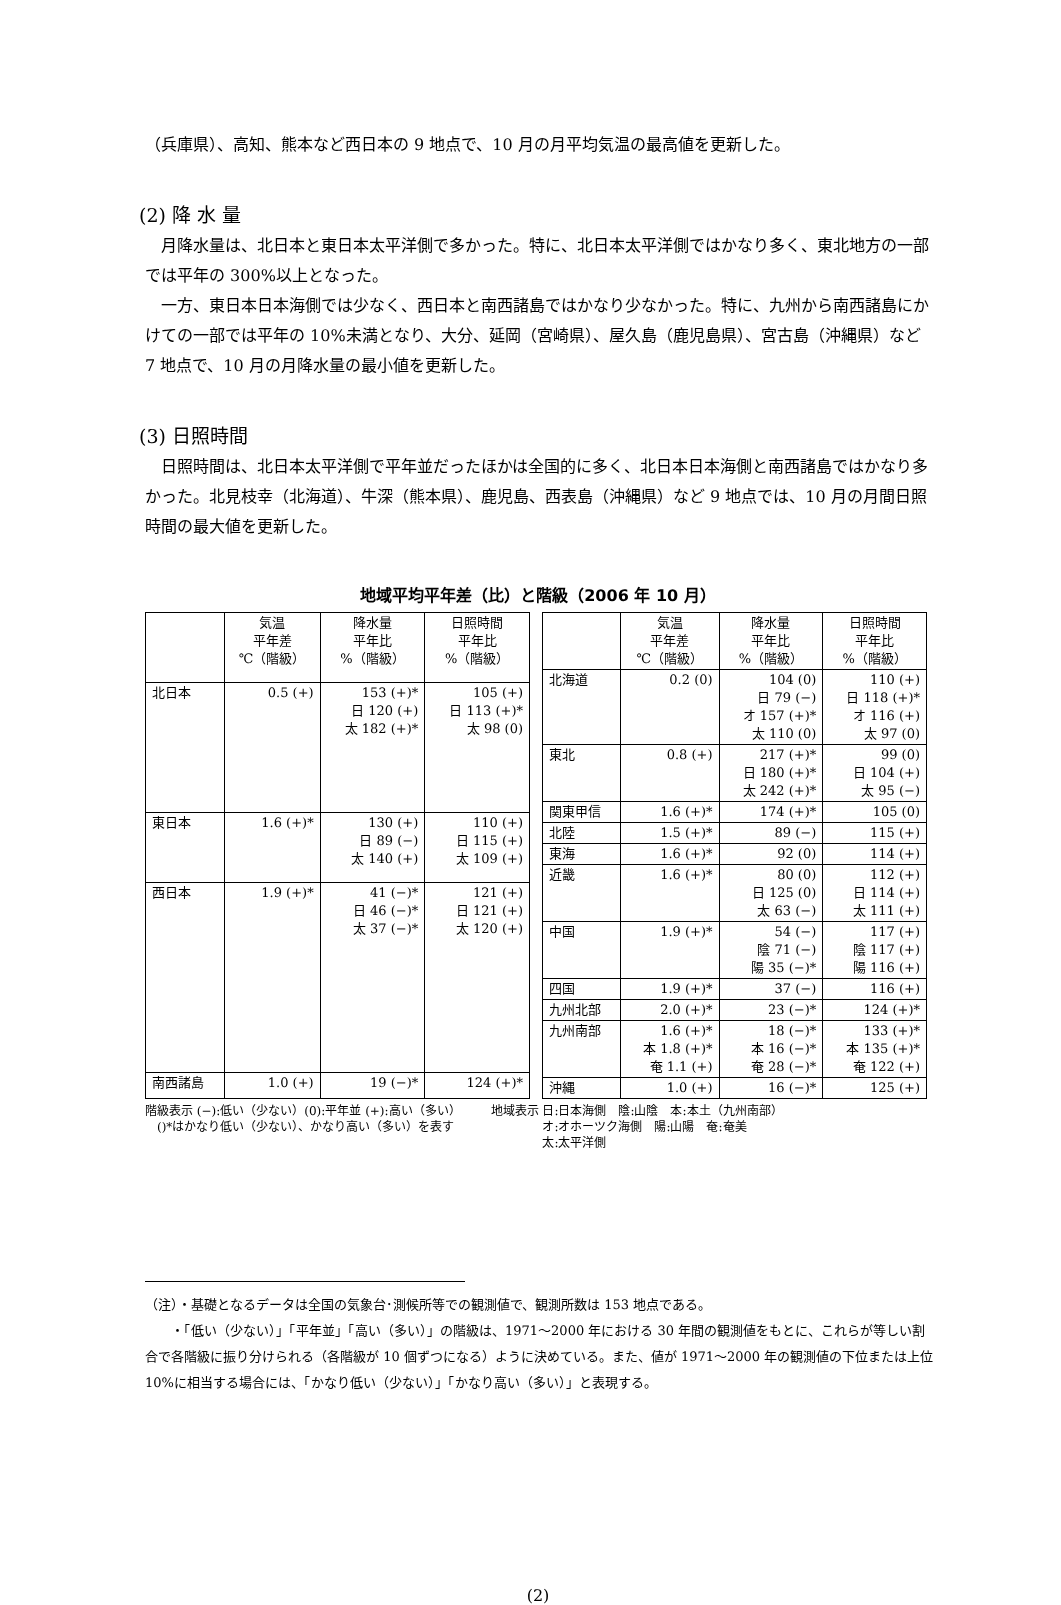（兵庫県）、高知、熊本など西日本の 9 地点で、10 月の月平均気温の最高値を更新した。
(2) 降 水 量
月降水量は、北日本と東日本太平洋側で多かった。特に、北日本太平洋側ではかなり多く、東北地方の一部では平年の 300%以上となった。
一方、東日本日本海側では少なく、西日本と南西諸島ではかなり少なかった。特に、九州から南西諸島にかけての一部では平年の 10%未満となり、大分、延岡（宮崎県）、屋久島（鹿児島県）、宮古島（沖縄県）など 7 地点で、10 月の月降水量の最小値を更新した。
(3) 日照時間
日照時間は、北日本太平洋側で平年並だったほかは全国的に多く、北日本日本海側と南西諸島ではかなり多かった。北見枝幸（北海道）、牛深（熊本県）、鹿児島、西表島（沖縄県）など 9 地点では、10 月の月間日照時間の最大値を更新した。
地域平均平年差（比）と階級（2006 年 10 月）
| | 気温 平年差 ℃（階級） | 降水量 平年比 %（階級） | 日照時間 平年比 %（階級） |
| --- | --- | --- | --- |
| 北日本 | 0.5 (+) | 153 (+)* 日 120 (+) 太 182 (+)* | 105 (+) 日 113 (+)* 太 98 (0) |
| 東日本 | 1.6 (+)* | 130 (+) 日 89 (−) 太 140 (+) | 110 (+) 日 115 (+) 太 109 (+) |
| 西日本 | 1.9 (+)* | 41 (−)* 日 46 (−)* 太 37 (−)* | 121 (+) 日 121 (+) 太 120 (+) |
| 南西諸島 | 1.0 (+) | 19 (−)* | 124 (+)* |
| | 気温 平年差 ℃（階級） | 降水量 平年比 %（階級） | 日照時間 平年比 %（階級） |
| --- | --- | --- | --- |
| 北海道 | 0.2 (0) | 104 (0) 日 79 (−) オ 157 (+)* 太 110 (0) | 110 (+) 日 118 (+)* オ 116 (+) 太 97 (0) |
| 東北 | 0.8 (+) | 217 (+)* 日 180 (+)* 太 242 (+)* | 99 (0) 日 104 (+) 太 95 (−) |
| 関東甲信 | 1.6 (+)* | 174 (+)* | 105 (0) |
| 北陸 | 1.5 (+)* | 89 (−) | 115 (+) |
| 東海 | 1.6 (+)* | 92 (0) | 114 (+) |
| 近畿 | 1.6 (+)* | 80 (0) 日 125 (0) 太 63 (−) | 112 (+) 日 114 (+) 太 111 (+) |
| 中国 | 1.9 (+)* | 54 (−) 陰 71 (−) 陽 35 (−)* | 117 (+) 陰 117 (+) 陽 116 (+) |
| 四国 | 1.9 (+)* | 37 (−) | 116 (+) |
| 九州北部 | 2.0 (+)* | 23 (−)* | 124 (+)* |
| 九州南部 | 1.6 (+)* 本 1.8 (+)* 奄 1.1 (+) | 18 (−)* 本 16 (−)* 奄 28 (−)* | 133 (+)* 本 135 (+)* 奄 122 (+) |
| 沖縄 | 1.0 (+) | 16 (−)* | 125 (+) |
階級表示 (−):低い（少ない）(0):平年並 (+):高い（多い）
　()*はかなり低い（少ない）、かなり高い（多い）を表す
地域表示 日:日本海側　陰:山陰　本:本土（九州南部）
　　　　 オ:オホーツク海側　陽:山陽　奄:奄美
　　　　 太:太平洋側
（注）・基礎となるデータは全国の気象台･測候所等での観測値で、観測所数は 153 地点である。
　　・「低い（少ない）」「平年並」「高い（多い）」の階級は、1971～2000 年における 30 年間の観測値をもとに、これらが等しい割合で各階級に振り分けられる（各階級が 10 個ずつになる）ように決めている。また、値が 1971～2000 年の観測値の下位または上位 10%に相当する場合には、「かなり低い（少ない）」「かなり高い（多い）」と表現する。
(2)